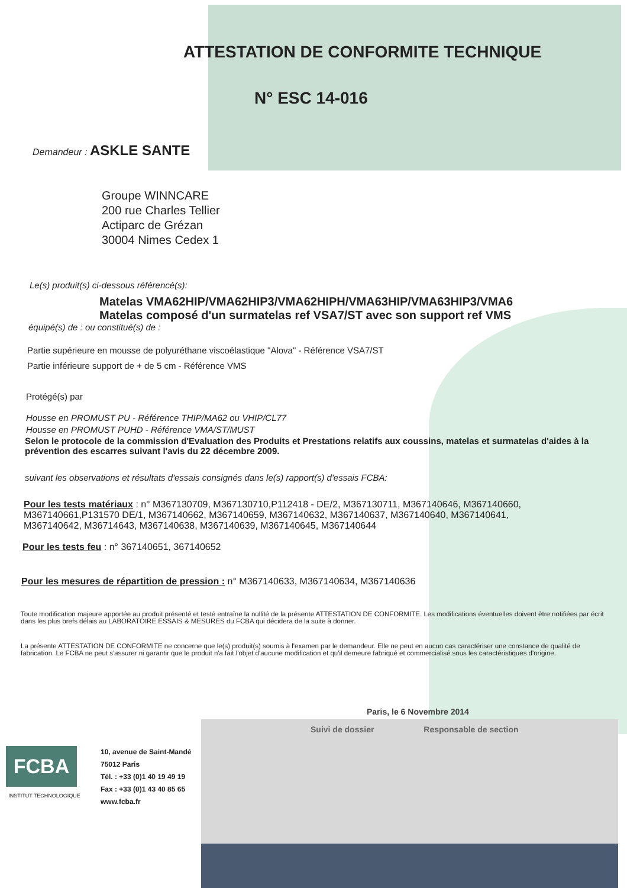ATTESTATION DE CONFORMITE TECHNIQUE
N° ESC 14-016
Demandeur : ASKLE SANTE
Groupe WINNCARE
200 rue Charles Tellier
Actiparc de Grézan
30004 Nimes Cedex 1
Le(s) produit(s) ci-dessous référencé(s):
Matelas VMA62HIP/VMA62HIP3/VMA62HIPH/VMA63HIP/VMA63HIP3/VMA6
Matelas composé d'un surmatelas ref VSA7/ST avec son support ref VMS
équipé(s) de : ou constitué(s) de :
Partie supérieure en mousse de polyuréthane viscoélastique "Alova" - Référence VSA7/ST
Partie inférieure support de + de 5 cm - Référence VMS
Protégé(s) par
Housse en PROMUST PU - Référence THIP/MA62 ou VHIP/CL77
Housse en PROMUST PUHD - Référence VMA/ST/MUST
Selon le protocole de la commission d'Evaluation des Produits et Prestations relatifs aux coussins, matelas et surmatelas d'aides à la prévention des escarres suivant l'avis du 22 décembre 2009.
suivant les observations et résultats d'essais consignés dans le(s) rapport(s) d'essais FCBA:
Pour les tests matériaux : n° M367130709, M367130710,P112418 - DE/2, M367130711, M367140646, M367140660, M367140661,P131570 DE/1, M367140662, M367140659, M367140632, M367140637, M367140640, M367140641, M367140642, M36714643, M367140638, M367140639, M367140645, M367140644
Pour les tests feu : n° 367140651, 367140652
Pour les mesures de répartition de pression : n° M367140633, M367140634, M367140636
Toute modification majeure apportée au produit présenté et testé entraîne la nullité de la présente ATTESTATION DE CONFORMITE. Les modifications éventuelles doivent être notifiées par écrit dans les plus brefs délais au LABORATOIRE ESSAIS & MESURES du FCBA qui décidera de la suite à donner.
La présente ATTESTATION DE CONFORMITE ne concerne que le(s) produit(s) soumis à l'examen par le demandeur. Elle ne peut en aucun cas caractériser une constance de qualité de fabrication. Le FCBA ne peut s'assurer ni garantir que le produit n'a fait l'objet d'aucune modification et qu'il demeure fabriqué et commercialisé sous les caractéristiques d'origine.
Paris, le 6 Novembre 2014
Suivi de dossier Responsable de section
FCBA
INSTITUT TECHNOLOGIQUE
10, avenue de Saint-Mandé
75012 Paris
Tél. : +33 (0)1 40 19 49 19
Fax : +33 (0)1 43 40 85 65
www.fcba.fr